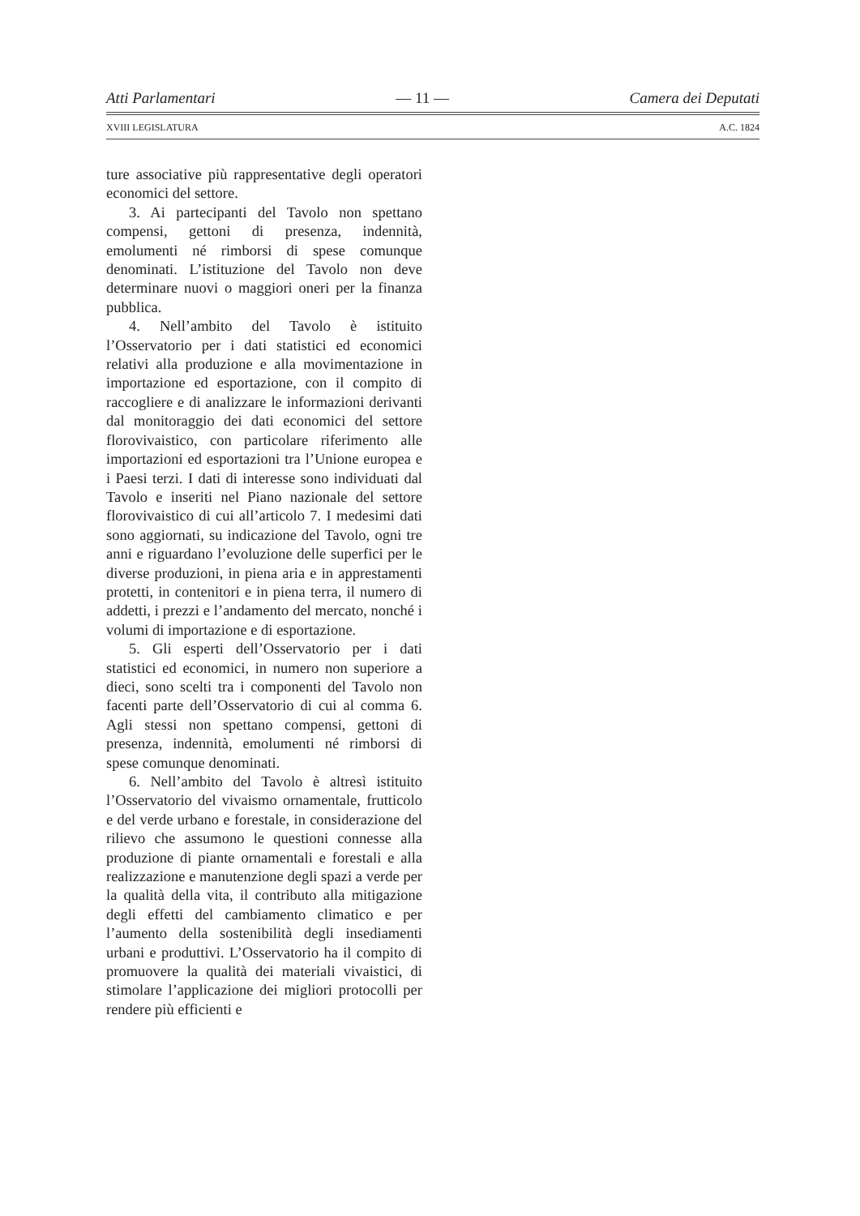Atti Parlamentari — 11 — Camera dei Deputati
XVIII LEGISLATURA A.C. 1824
ture associative più rappresentative degli operatori economici del settore.
3. Ai partecipanti del Tavolo non spettano compensi, gettoni di presenza, indennità, emolumenti né rimborsi di spese comunque denominati. L’istituzione del Tavolo non deve determinare nuovi o maggiori oneri per la finanza pubblica.
4. Nell’ambito del Tavolo è istituito l’Osservatorio per i dati statistici ed economici relativi alla produzione e alla movimentazione in importazione ed esportazione, con il compito di raccogliere e di analizzare le informazioni derivanti dal monitoraggio dei dati economici del settore florovivaistico, con particolare riferimento alle importazioni ed esportazioni tra l’Unione europea e i Paesi terzi. I dati di interesse sono individuati dal Tavolo e inseriti nel Piano nazionale del settore florovivaistico di cui all’articolo 7. I medesimi dati sono aggiornati, su indicazione del Tavolo, ogni tre anni e riguardano l’evoluzione delle superfici per le diverse produzioni, in piena aria e in apprestamenti protetti, in contenitori e in piena terra, il numero di addetti, i prezzi e l’andamento del mercato, nonché i volumi di importazione e di esportazione.
5. Gli esperti dell’Osservatorio per i dati statistici ed economici, in numero non superiore a dieci, sono scelti tra i componenti del Tavolo non facenti parte dell’Osservatorio di cui al comma 6. Agli stessi non spettano compensi, gettoni di presenza, indennità, emolumenti né rimborsi di spese comunque denominati.
6. Nell’ambito del Tavolo è altresì istituito l’Osservatorio del vivaismo ornamentale, frutticolo e del verde urbano e forestale, in considerazione del rilievo che assumono le questioni connesse alla produzione di piante ornamentali e forestali e alla realizzazione e manutenzione degli spazi a verde per la qualità della vita, il contributo alla mitigazione degli effetti del cambiamento climatico e per l’aumento della sostenibilità degli insediamenti urbani e produttivi. L’Osservatorio ha il compito di promuovere la qualità dei materiali vivaistici, di stimolare l’applicazione dei migliori protocolli per rendere più efficienti e